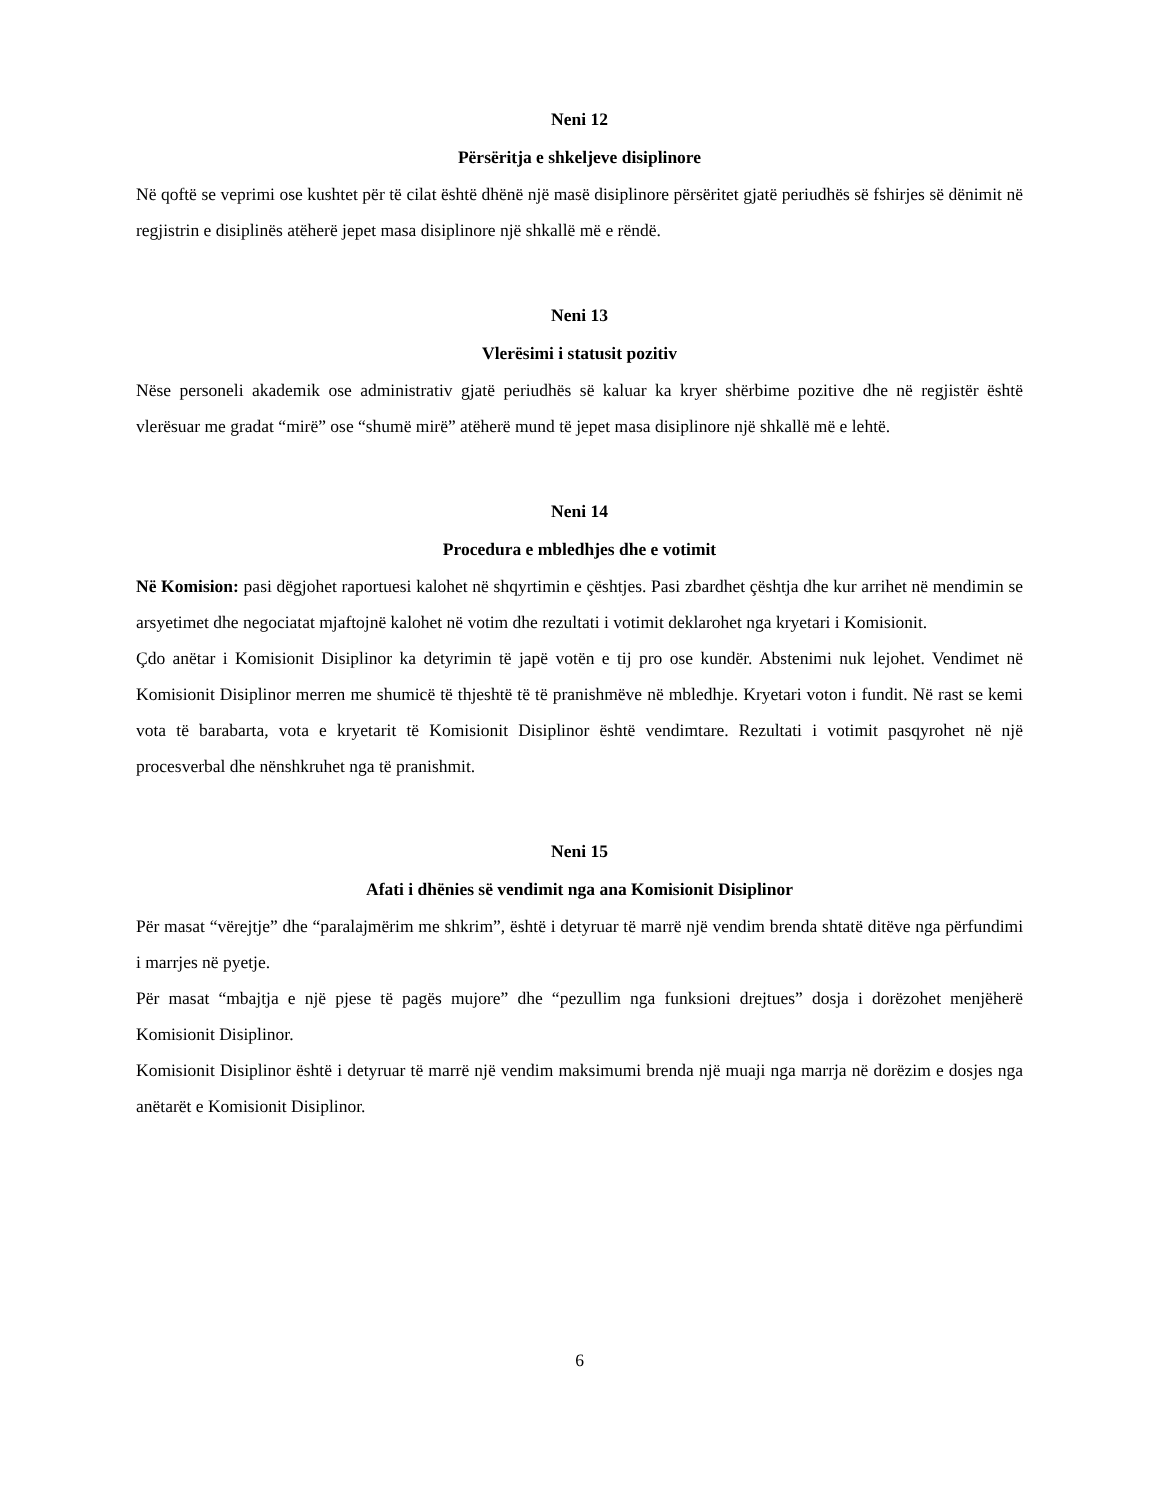Neni 12
Përsëritja e shkeljeve disiplinore
Në qoftë se veprimi ose kushtet për të cilat është dhënë një masë disiplinore përsëritet gjatë periudhës së fshirjes së dënimit në regjistrin e disiplinës atëherë jepet masa disiplinore një shkallë më e rëndë.
Neni 13
Vlerësimi i statusit pozitiv
Nëse personeli akademik ose administrativ gjatë periudhës së kaluar ka kryer shërbime pozitive dhe në regjistër është vlerësuar me gradat “mirë” ose “shumë mirë” atëherë mund të jepet masa disiplinore një shkallë më e lehtë.
Neni 14
Procedura e mbledhjes dhe e votimit
Në Komision: pasi dëgjohet raportuesi kalohet në shqyrtimin e çështjes. Pasi zbardhet çështja dhe kur arrihet në mendimin se arsyetimet dhe negociatat mjaftojnë kalohet në votim dhe rezultati i votimit deklarohet nga kryetari i Komisionit.
Çdo anëtar i Komisionit Disiplinor ka detyrimin të japë votën e tij pro ose kundër. Abstenimi nuk lejohet. Vendimet në Komisionit Disiplinor merren me shumicë të thjeshtë të të pranishmëve në mbledhje. Kryetari voton i fundit. Në rast se kemi vota të barabarta, vota e kryetarit të Komisionit Disiplinor është vendimtare. Rezultati i votimit pasqyrohet në një procesverbal dhe nënshkruhet nga të pranishmit.
Neni 15
Afati i dhënies së vendimit nga ana Komisionit Disiplinor
Për masat “vërejtje” dhe “paralajmërim me shkrim”, është i detyruar të marrë një vendim brenda shtatë ditëve nga përfundimi i marrjes në pyetje.
Për masat “mbajtja e një pjese të pagës mujore” dhe “pezullim nga funksioni drejtues” dosja i dorëzohet menjëherë Komisionit Disiplinor.
Komisionit Disiplinor është i detyruar të marrë një vendim maksimumi brenda një muaji nga marrja në dorëzim e dosjes nga anëtarët e Komisionit Disiplinor.
6